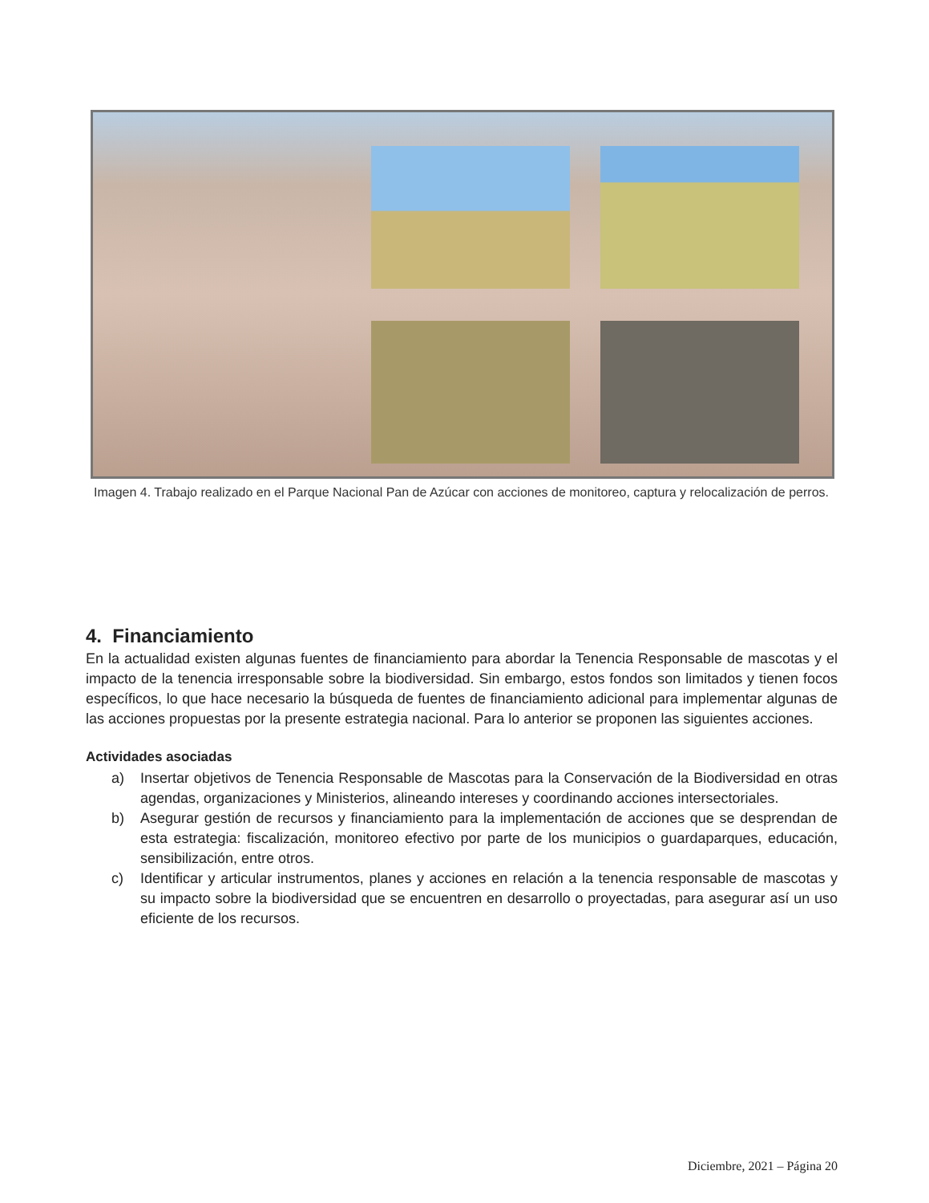Imagen 4. Trabajo realizado en el Parque Nacional Pan de Azúcar con acciones de monitoreo, captura y relocalización de perros.
4. Financiamiento
En la actualidad existen algunas fuentes de financiamiento para abordar la Tenencia Responsable de mascotas y el impacto de la tenencia irresponsable sobre la biodiversidad. Sin embargo, estos fondos son limitados y tienen focos específicos, lo que hace necesario la búsqueda de fuentes de financiamiento adicional para implementar algunas de las acciones propuestas por la presente estrategia nacional. Para lo anterior se proponen las siguientes acciones.
Actividades asociadas
a) Insertar objetivos de Tenencia Responsable de Mascotas para la Conservación de la Biodiversidad en otras agendas, organizaciones y Ministerios, alineando intereses y coordinando acciones intersectoriales.
b) Asegurar gestión de recursos y financiamiento para la implementación de acciones que se desprendan de esta estrategia: fiscalización, monitoreo efectivo por parte de los municipios o guardaparques, educación, sensibilización, entre otros.
c) Identificar y articular instrumentos, planes y acciones en relación a la tenencia responsable de mascotas y su impacto sobre la biodiversidad que se encuentren en desarrollo o proyectadas, para asegurar así un uso eficiente de los recursos.
Diciembre, 2021 – Página 20